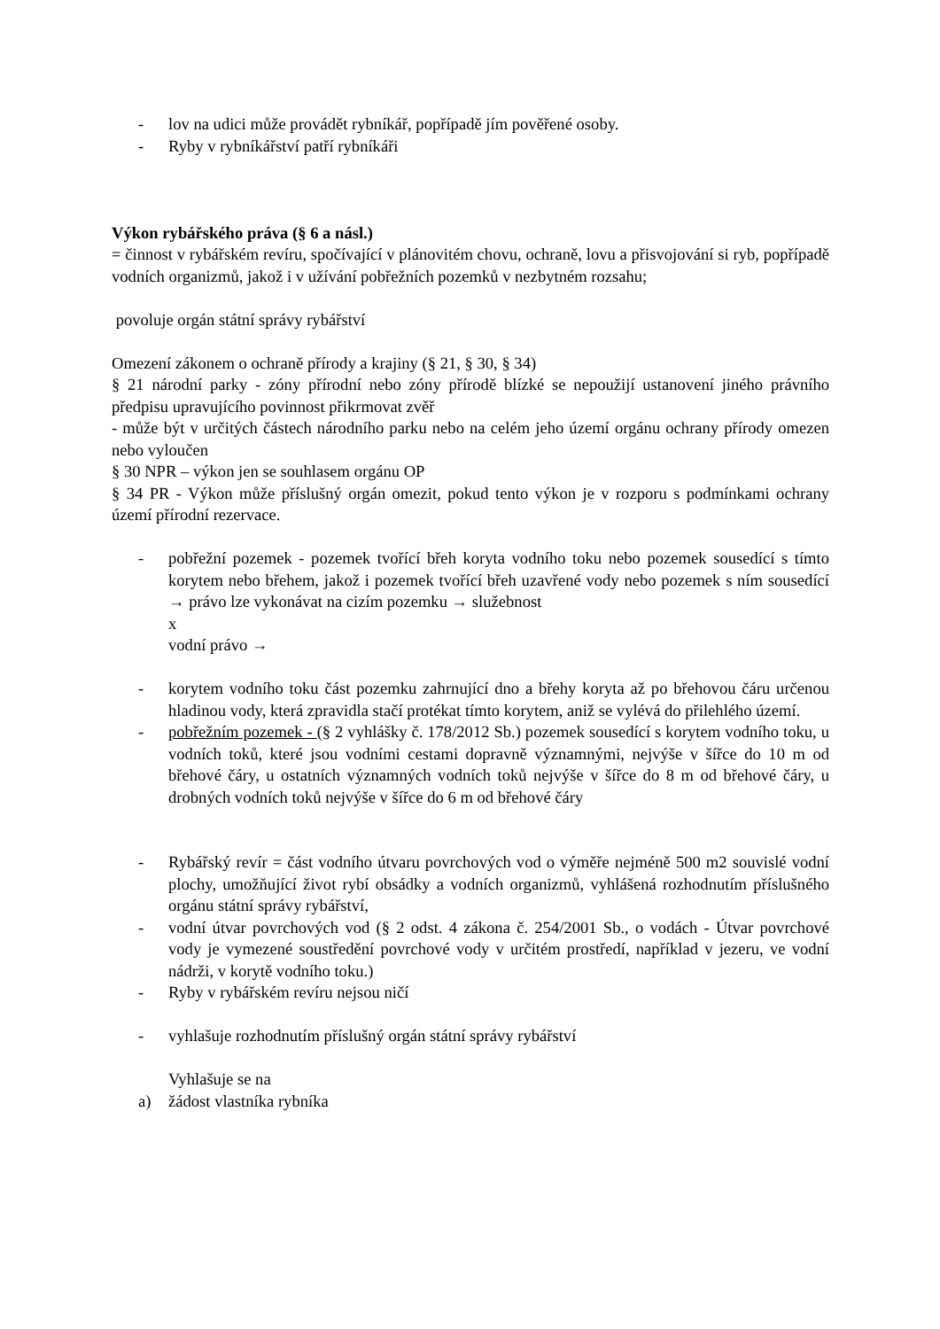- lov na udici může provádět rybníkář, popřípadě jím pověřené osoby.
- Ryby v rybníkářství patří rybníkáři
Výkon rybářského práva (§ 6 a násl.)
= činnost v rybářském revíru, spočívající v plánovitém chovu, ochraně, lovu a přisvojování si ryb, popřípadě vodních organizmů, jakož i v užívání pobřežních pozemků v nezbytném rozsahu;
povoluje orgán státní správy rybářství
Omezení zákonem o ochraně přírody a krajiny (§ 21, § 30, § 34)
§ 21 národní parky - zóny přírodní nebo zóny přírodě blízké se nepoužijí ustanovení jiného právního předpisu upravujícího povinnost přikrmovat zvěř
- může být v určitých částech národního parku nebo na celém jeho území orgánu ochrany přírody omezen nebo vyloučen
§ 30 NPR – výkon jen se souhlasem orgánu OP
§ 34 PR - Výkon může příslušný orgán omezit, pokud tento výkon je v rozporu s podmínkami ochrany území přírodní rezervace.
- pobřežní pozemek - pozemek tvořící břeh koryta vodního toku nebo pozemek sousedící s tímto korytem nebo břehem, jakož i pozemek tvořící břeh uzavřené vody nebo pozemek s ním sousedící → právo lze vykonávat na cizím pozemku → služebnost
x
vodní právo →
- korytem vodního toku část pozemku zahrnující dno a břehy koryta až po břehovou čáru určenou hladinou vody, která zpravidla stačí protékat tímto korytem, aniž se vylévá do přilehlého území.
- pobřežním pozemek - (§ 2 vyhlášky č. 178/2012 Sb.) pozemek sousedící s korytem vodního toku, u vodních toků, které jsou vodními cestami dopravně významnými, nejvýše v šířce do 10 m od břehové čáry, u ostatních významných vodních toků nejvýše v šířce do 8 m od břehové čáry, u drobných vodních toků nejvýše v šířce do 6 m od břehové čáry
- Rybářský revír = část vodního útvaru povrchových vod o výměře nejméně 500 m2 souvislé vodní plochy, umožňující život rybí obsádky a vodních organizmů, vyhlášená rozhodnutím příslušného orgánu státní správy rybářství,
- vodní útvar povrchových vod (§ 2 odst. 4 zákona č. 254/2001 Sb., o vodách - Útvar povrchové vody je vymezené soustředění povrchové vody v určitém prostředí, například v jezeru, ve vodní nádrži, v korytě vodního toku.)
- Ryby v rybářském revíru nejsou ničí
- vyhlašuje rozhodnutím příslušný orgán státní správy rybářství
Vyhlašuje se na
a) žádost vlastníka rybníka